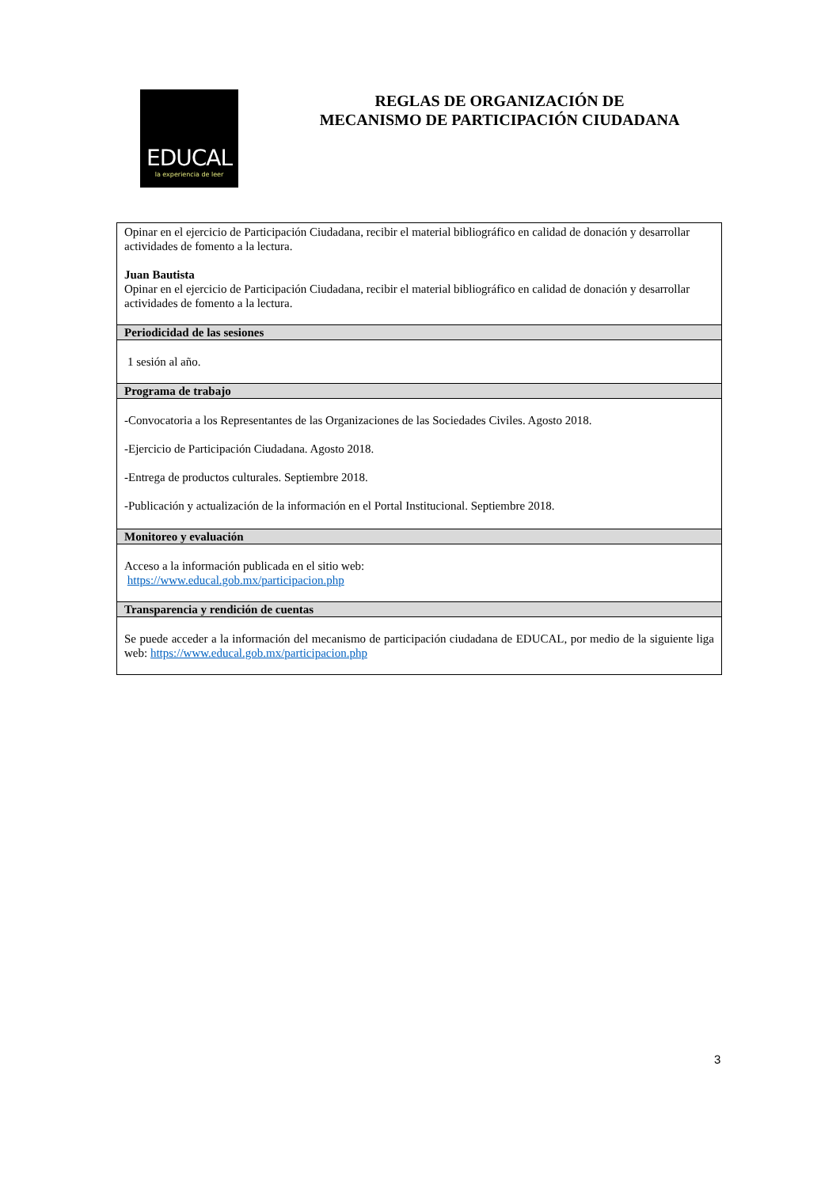EDUCAL
la experiencia de leer
REGLAS DE ORGANIZACIÓN DE
MECANISMO DE PARTICIPACIÓN CIUDADANA
| Opinar en el ejercicio de Participación Ciudadana, recibir el material bibliográfico en calidad de donación y desarrollar actividades de fomento a la lectura. Juan Bautista Opinar en el ejercicio de Participación Ciudadana, recibir el material bibliográfico en calidad de donación y desarrollar actividades de fomento a la lectura. |
| Periodicidad de las sesiones |
| 1 sesión al año. |
| Programa de trabajo |
| -Convocatoria a los Representantes de las Organizaciones de las Sociedades Civiles. Agosto 2018. -Ejercicio de Participación Ciudadana. Agosto 2018. -Entrega de productos culturales. Septiembre 2018. -Publicación y actualización de la información en el Portal Institucional. Septiembre 2018. |
| Monitoreo y evaluación |
| Acceso a la información publicada en el sitio web: https://www.educal.gob.mx/participacion.php |
| Transparencia y rendición de cuentas |
| Se puede acceder a la información del mecanismo de participación ciudadana de EDUCAL, por medio de la siguiente liga web: https://www.educal.gob.mx/participacion.php |
3